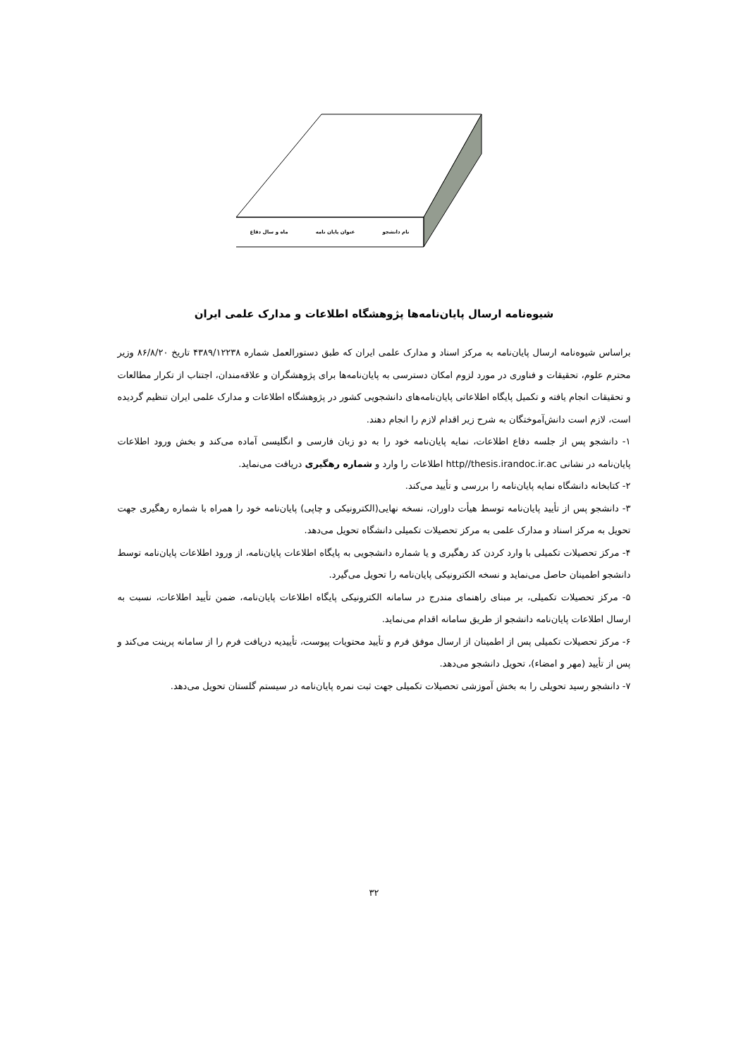نام دانشجو عنوان پایان نامه ماه و سال دفاع
شیوه‌نامه ارسال پایان‌نامه‌ها پژوهشگاه اطلاعات و مدارک علمی ایران
براساس شیوه‌نامه ارسال پایان‌نامه به مرکز اسناد و مدارک علمی ایران که طبق دستورالعمل شماره ۴۳۸۹/۱۲۲۳۸ تاریخ ۸۶/۸/۲۰ وزیر محترم علوم، تحقیقات و فناوری در مورد لزوم امکان دسترسی به پایان‌نامه‌ها برای پژوهشگران و علاقه‌مندان، اجتناب از تکرار مطالعات و تحقیقات انجام یافته و تکمیل پایگاه اطلاعاتی پایان‌نامه‌های دانشجویی کشور در پژوهشگاه اطلاعات و مدارک علمی ایران تنظیم گردیده است، لازم است دانش‌آموختگان به شرح زیر اقدام لازم را انجام دهند.
۱- دانشجو پس از جلسه دفاع اطلاعات، نمایه پایان‌نامه خود را به دو زبان فارسی و انگلیسی آماده می‌کند و بخش ورود اطلاعات پایان‌نامه در نشانی http//thesis.irandoc.ir.ac اطلاعات را وارد و شماره رهگیری دریافت می‌نماید.
۲- کتابخانه دانشگاه نمایه پایان‌نامه را بررسی و تأیید می‌کند.
۳- دانشجو پس از تأیید پایان‌نامه توسط هیأت داوران، نسخه نهایی(الکترونیکی و چاپی) پایان‌نامه خود را همراه با شماره رهگیری جهت تحویل به مرکز اسناد و مدارک علمی به مرکز تحصیلات تکمیلی دانشگاه تحویل می‌دهد.
۴- مرکز تحصیلات تکمیلی با وارد کردن کد رهگیری و یا شماره دانشجویی به پایگاه اطلاعات پایان‌نامه، از ورود اطلاعات پایان‌نامه توسط دانشجو اطمینان حاصل می‌نماید و نسخه الکترونیکی پایان‌نامه را تحویل می‌گیرد.
۵- مرکز تحصیلات تکمیلی، بر مبنای راهنمای مندرج در سامانه الکترونیکی پایگاه اطلاعات پایان‌نامه، ضمن تأیید اطلاعات، نسبت به ارسال اطلاعات پایان‌نامه دانشجو از طریق سامانه اقدام می‌نماید.
۶- مرکز تحصیلات تکمیلی پس از اطمینان از ارسال موفق فرم و تأیید محتویات پیوست، تأییدیه دریافت فرم را از سامانه پرینت می‌کند و پس از تأیید (مهر و امضاء)، تحویل دانشجو می‌دهد.
۷- دانشجو رسید تحویلی را به بخش آموزشی تحصیلات تکمیلی جهت ثبت نمره پایان‌نامه در سیستم گلستان تحویل می‌دهد.
۳۲